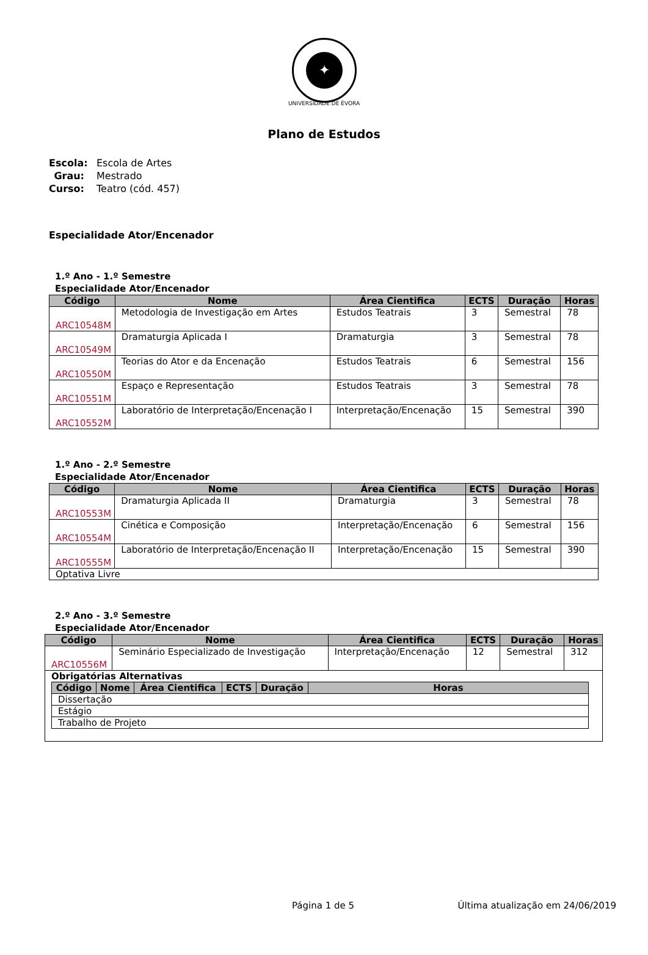✦
UNIVERSIDADE DE ÉVORA
Plano de Estudos
Escola: Escola de Artes
Grau: Mestrado
Curso: Teatro (cód. 457)
Especialidade Ator/Encenador
1.º Ano - 1.º Semestre
Especialidade Ator/Encenador
| Código | Nome | Área Cientifica | ECTS | Duração | Horas |
| --- | --- | --- | --- | --- | --- |
| ARC10548M | Metodologia de Investigação em Artes | Estudos Teatrais | 3 | Semestral | 78 |
| ARC10549M | Dramaturgia Aplicada I | Dramaturgia | 3 | Semestral | 78 |
| ARC10550M | Teorias do Ator e da Encenação | Estudos Teatrais | 6 | Semestral | 156 |
| ARC10551M | Espaço e Representação | Estudos Teatrais | 3 | Semestral | 78 |
| ARC10552M | Laboratório de Interpretação/Encenação I | Interpretação/Encenação | 15 | Semestral | 390 |
1.º Ano - 2.º Semestre
Especialidade Ator/Encenador
| Código | Nome | Área Cientifica | ECTS | Duração | Horas |
| --- | --- | --- | --- | --- | --- |
| ARC10553M | Dramaturgia Aplicada II | Dramaturgia | 3 | Semestral | 78 |
| ARC10554M | Cinética e Composição | Interpretação/Encenação | 6 | Semestral | 156 |
| ARC10555M | Laboratório de Interpretação/Encenação II | Interpretação/Encenação | 15 | Semestral | 390 |
| Optativa Livre | | | | | |
2.º Ano - 3.º Semestre
Especialidade Ator/Encenador
| Código | Nome | Área Cientifica | ECTS | Duração | Horas |
| --- | --- | --- | --- | --- | --- |
| ARC10556M | Seminário Especializado de Investigação | Interpretação/Encenação | 12 | Semestral | 312 |
| Obrigatórias Alternativas / Código / Nome / Área Cientifica / ECTS / Duração / Horas / / --- / --- / --- / --- / --- / --- / / Dissertação / / / / / / / Estágio / / / / / / / Trabalho de Projeto / / / / / / | | | | | |
Página 1 de 5
Última atualização em 24/06/2019